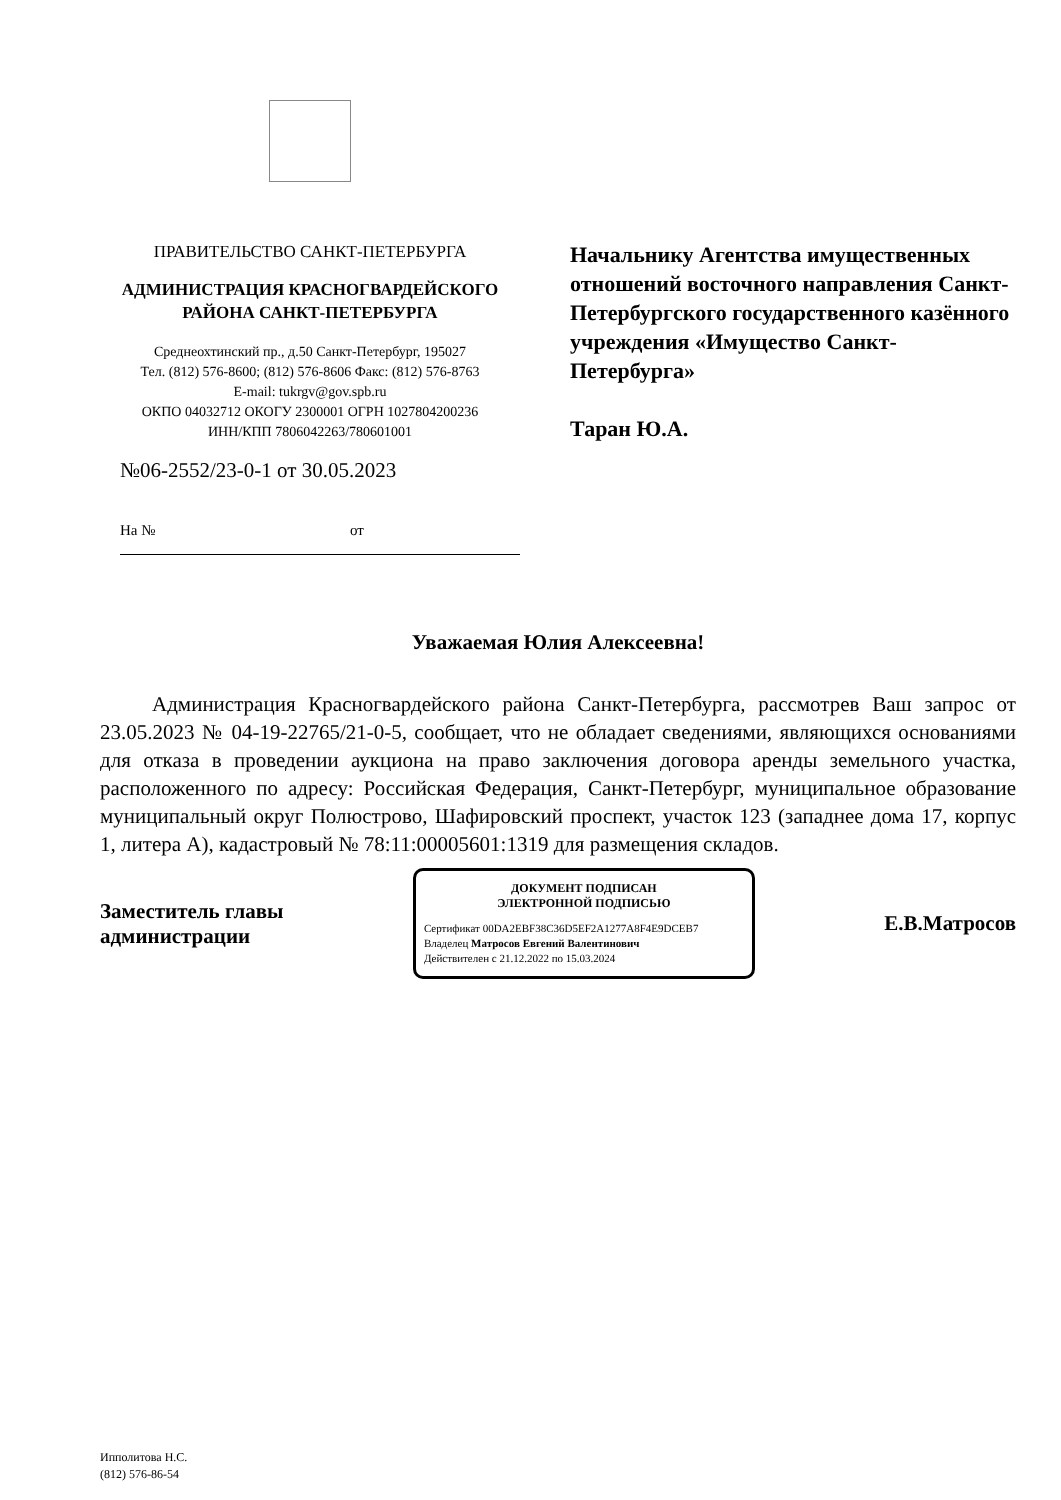ПРАВИТЕЛЬСТВО САНКТ-ПЕТЕРБУРГА
АДМИНИСТРАЦИЯ КРАСНОГВАРДЕЙСКОГО
РАЙОНА САНКТ-ПЕТЕРБУРГА
Среднеохтинский пр., д.50 Санкт-Петербург, 195027
Тел. (812) 576-8600; (812) 576-8606 Факс: (812) 576-8763
E-mail: tukrgv@gov.spb.ru
ОКПО 04032712 ОКОГУ 2300001 ОГРН 1027804200236
ИНН/КПП 7806042263/780601001
№06-2552/23-0-1 от 30.05.2023
На № от
Начальнику Агентства имущественных отношений восточного направления Санкт-Петербургского государственного казённого учреждения «Имущество Санкт-Петербурга»
Таран Ю.А.
Уважаемая Юлия Алексеевна!
Администрация Красногвардейского района Санкт-Петербурга, рассмотрев Ваш запрос от 23.05.2023 № 04-19-22765/21-0-5, сообщает, что не обладает сведениями, являющихся основаниями для отказа в проведении аукциона на право заключения договора аренды земельного участка, расположенного по адресу: Российская Федерация, Санкт-Петербург, муниципальное образование муниципальный округ Полюстрово, Шафировский проспект, участок 123 (западнее дома 17, корпус 1, литера А), кадастровый № 78:11:00005601:1319 для размещения складов.
Заместитель главы
администрации
ДОКУМЕНТ ПОДПИСАН
ЭЛЕКТРОННОЙ ПОДПИСЬЮ
Сертификат 00DA2EBF38C36D5EF2A1277A8F4E9DCEB7
Владелец Матросов Евгений Валентинович
Действителен с 21.12.2022 по 15.03.2024
Е.В.Матросов
Ипполитова Н.С.
(812) 576-86-54